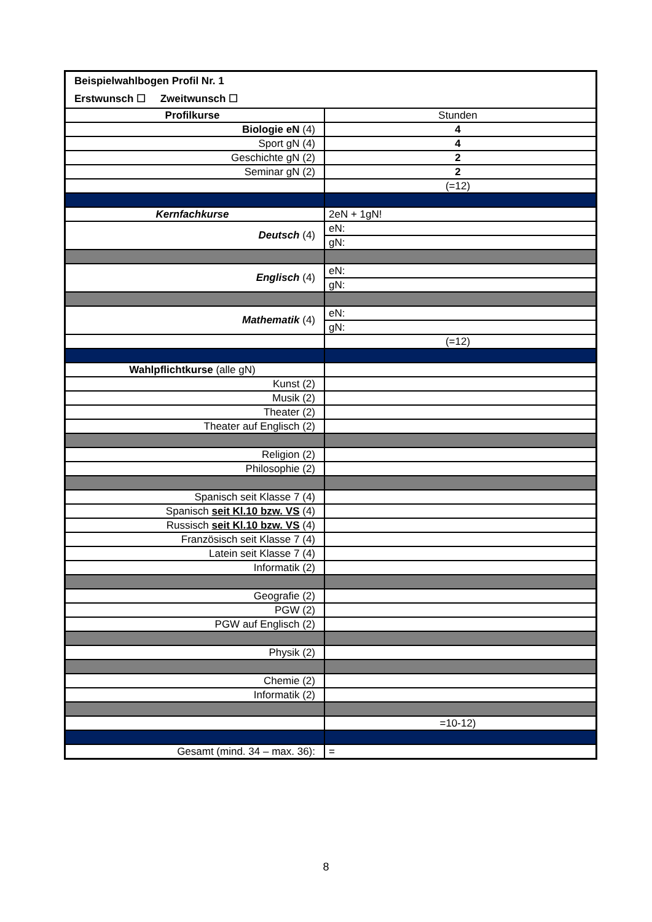| Beispielwahlbogen Profil Nr. 1 | |
| Erstwunsch ☐ Zweitwunsch ☐ | |
| Profilkurse | Stunden |
| Biologie eN (4) | 4 |
| Sport gN (4) | 4 |
| Geschichte gN (2) | 2 |
| Seminar gN (2) | 2 |
| | (=12) |
| Kernfachkurse | 2eN + 1gN! |
| Deutsch (4) | eN: |
| | gN: |
| Englisch (4) | eN: |
| | gN: |
| Mathematik (4) | eN: |
| | gN: |
| | (=12) |
| Wahlpflichtkurse (alle gN) | |
| Kunst (2) | |
| Musik (2) | |
| Theater (2) | |
| Theater auf Englisch (2) | |
| Religion (2) | |
| Philosophie (2) | |
| Spanisch seit Klasse 7 (4) | |
| Spanisch seit Kl.10 bzw. VS (4) | |
| Russisch seit Kl.10 bzw. VS (4) | |
| Französisch seit Klasse 7 (4) | |
| Latein seit Klasse 7 (4) | |
| Informatik (2) | |
| Geografie (2) | |
| PGW (2) | |
| PGW auf Englisch (2) | |
| Physik (2) | |
| Chemie (2) | |
| Informatik (2) | |
| | =10-12) |
| Gesamt (mind. 34 – max. 36): | = |
8